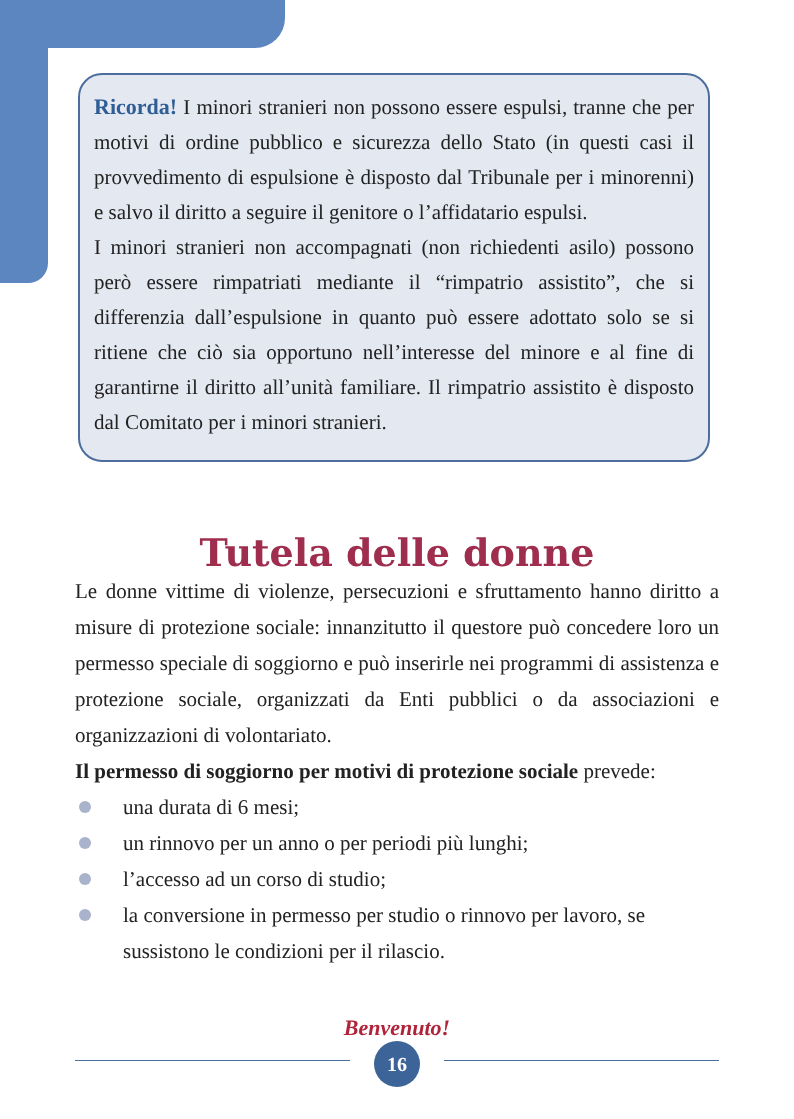Ricorda! I minori stranieri non possono essere espulsi, tranne che per motivi di ordine pubblico e sicurezza dello Stato (in questi casi il provvedimento di espulsione è disposto dal Tribunale per i minorenni) e salvo il diritto a seguire il genitore o l’affidatario espulsi.
I minori stranieri non accompagnati (non richiedenti asilo) possono però essere rimpatriati mediante il “rimpatrio assistito”, che si differenzia dall’espulsione in quanto può essere adottato solo se si ritiene che ciò sia opportuno nell’interesse del minore e al fine di garantirne il diritto all’unità familiare. Il rimpatrio assistito è disposto dal Comitato per i minori stranieri.
Tutela delle donne
Le donne vittime di violenze, persecuzioni e sfruttamento hanno diritto a misure di protezione sociale: innanzitutto il questore può concedere loro un permesso speciale di soggiorno e può inserirle nei programmi di assistenza e protezione sociale, organizzati da Enti pubblici o da associazioni e organizzazioni di volontariato.
Il permesso di soggiorno per motivi di protezione sociale prevede:
una durata di 6 mesi;
un rinnovo per un anno o per periodi più lunghi;
l’accesso ad un corso di studio;
la conversione in permesso per studio o rinnovo per lavoro, se sussistono le condizioni per il rilascio.
Benvenuto!
16